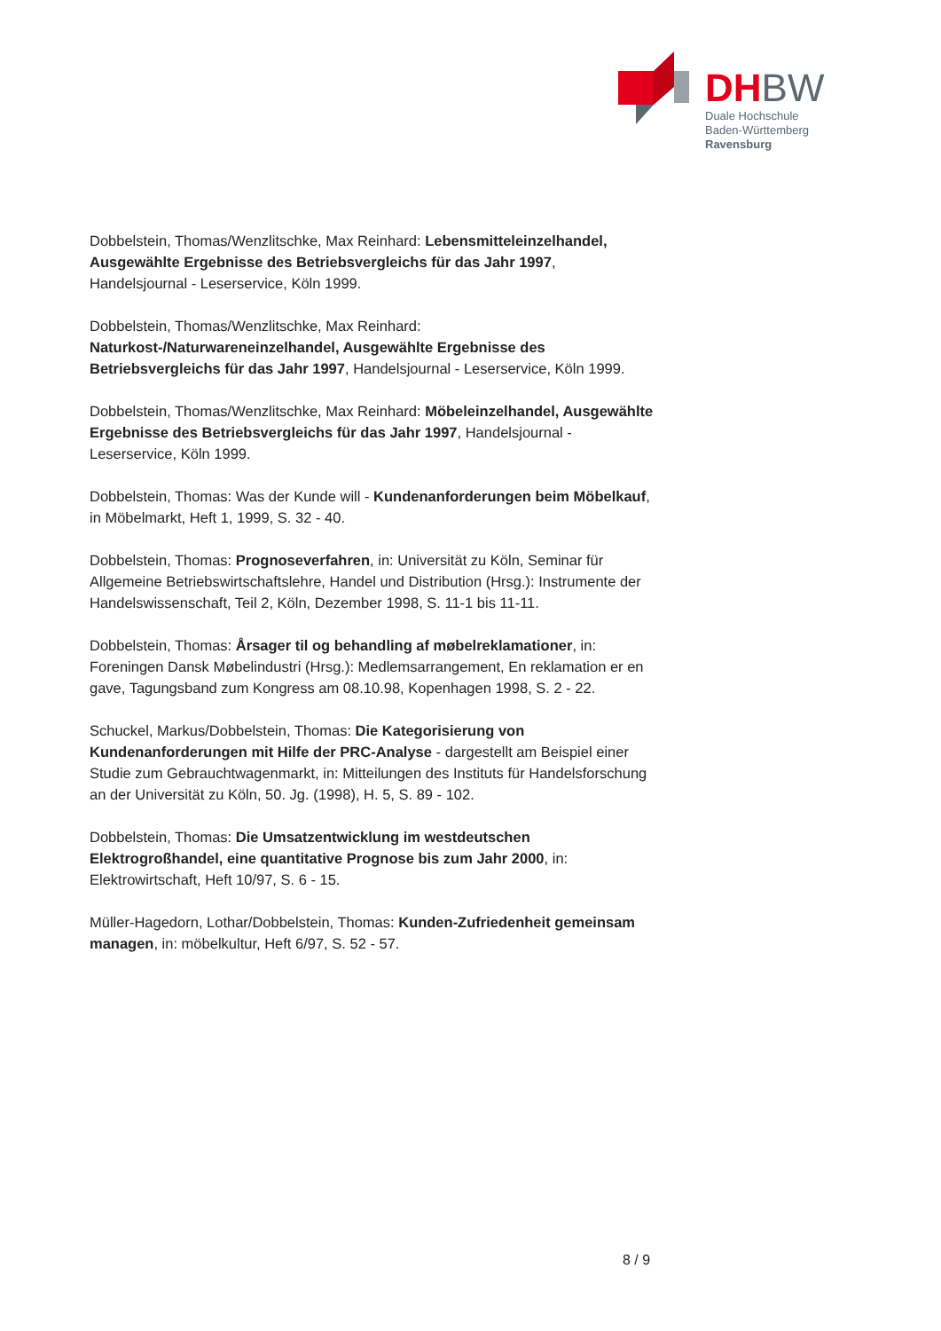DHBW
Duale Hochschule
Baden-Württemberg
Ravensburg
Dobbelstein, Thomas/Wenzlitschke, Max Reinhard: Lebensmitteleinzelhandel, Ausgewählte Ergebnisse des Betriebsvergleichs für das Jahr 1997, Handelsjournal - Leserservice, Köln 1999.
Dobbelstein, Thomas/Wenzlitschke, Max Reinhard: Naturkost-/Naturwareneinzelhandel, Ausgewählte Ergebnisse des Betriebsvergleichs für das Jahr 1997, Handelsjournal - Leserservice, Köln 1999.
Dobbelstein, Thomas/Wenzlitschke, Max Reinhard: Möbeleinzelhandel, Ausgewählte Ergebnisse des Betriebsvergleichs für das Jahr 1997, Handelsjournal - Leserservice, Köln 1999.
Dobbelstein, Thomas: Was der Kunde will - Kundenanforderungen beim Möbelkauf, in Möbelmarkt, Heft 1, 1999, S. 32 - 40.
Dobbelstein, Thomas: Prognoseverfahren, in: Universität zu Köln, Seminar für Allgemeine Betriebswirtschaftslehre, Handel und Distribution (Hrsg.): Instrumente der Handelswissenschaft, Teil 2, Köln, Dezember 1998, S. 11-1 bis 11-11.
Dobbelstein, Thomas: Årsager til og behandling af møbelreklamationer, in: Foreningen Dansk Møbelindustri (Hrsg.): Medlemsarrangement, En reklamation er en gave, Tagungsband zum Kongress am 08.10.98, Kopenhagen 1998, S. 2 - 22.
Schuckel, Markus/Dobbelstein, Thomas: Die Kategorisierung von Kundenanforderungen mit Hilfe der PRC-Analyse - dargestellt am Beispiel einer Studie zum Gebrauchtwagenmarkt, in: Mitteilungen des Instituts für Handelsforschung an der Universität zu Köln, 50. Jg. (1998), H. 5, S. 89 - 102.
Dobbelstein, Thomas: Die Umsatzentwicklung im westdeutschen Elektrogroßhandel, eine quantitative Prognose bis zum Jahr 2000, in: Elektrowirtschaft, Heft 10/97, S. 6 - 15.
Müller-Hagedorn, Lothar/Dobbelstein, Thomas: Kunden-Zufriedenheit gemeinsam managen, in: möbelkultur, Heft 6/97, S. 52 - 57.
8 / 9